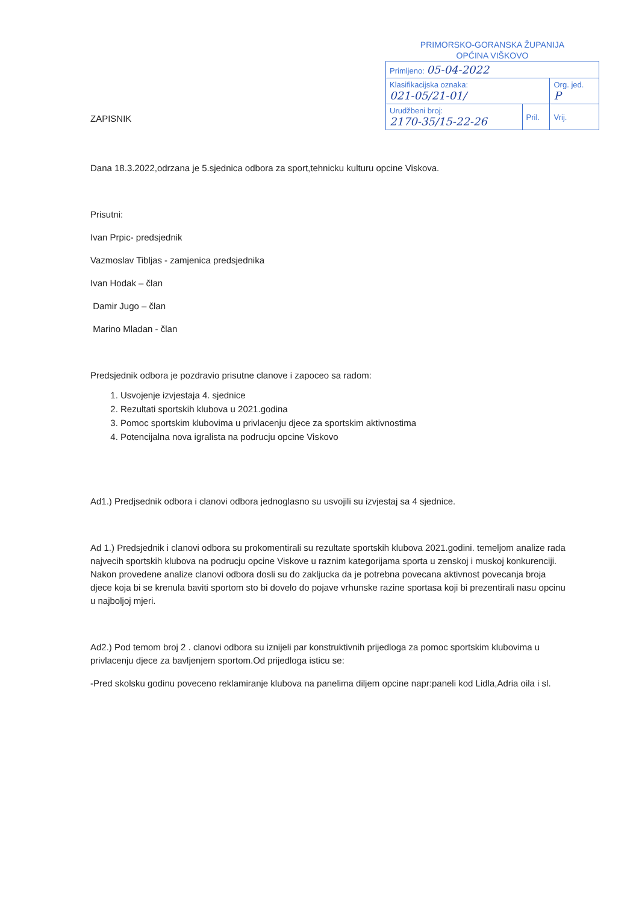PRIMORSKO-GORANSKA ŽUPANIJA
OPĆINA VIŠKOVO
| Primljeno: 05-04-2022 | | |
| Klasifikacijska oznaka: 021-05/21-01/ | | Org. jed. P |
| Urudžbeni broj: 2170-35/15-22-26 | Pril. | Vrij. |
ZAPISNIK
Dana 18.3.2022,odrzana je 5.sjednica odbora za sport,tehnicku kulturu opcine Viskova.
Prisutni:
Ivan Prpic- predsjednik
Vazmoslav Tibljas - zamjenica predsjednika
Ivan Hodak – član
Damir Jugo – član
Marino Mladan - član
Predsjednik odbora je pozdravio prisutne clanove i zapoceo sa radom:
1. Usvojenje izvjestaja 4. sjednice
2. Rezultati sportskih klubova u 2021.godina
3. Pomoc sportskim klubovima u privlacenju djece za sportskim aktivnostima
4. Potencijalna nova igralista na podrucju opcine Viskovo
Ad1.) Predjsednik odbora i clanovi odbora jednoglasno su usvojili su izvjestaj sa 4 sjednice.
Ad 1.) Predsjednik i clanovi odbora su prokomentirali su rezultate sportskih klubova 2021.godini. temeljom analize rada najvecih sportskih klubova na podrucju opcine Viskove u raznim kategorijama sporta u zenskoj i muskoj konkurenciji. Nakon provedene analize clanovi odbora dosli su do zakljucka da je potrebna povecana aktivnost povecanja broja djece koja bi se krenula baviti sportom sto bi dovelo do pojave vrhunske razine sportasa koji bi prezentirali nasu opcinu u najboljoj mjeri.
Ad2.) Pod temom broj 2 . clanovi odbora su iznijeli par konstruktivnih prijedloga za pomoc sportskim klubovima u privlacenju djece za bavljenjem sportom.Od prijedloga isticu se:
-Pred skolsku godinu poveceno reklamiranje klubova na panelima diljem opcine napr:paneli kod Lidla,Adria oila i sl.